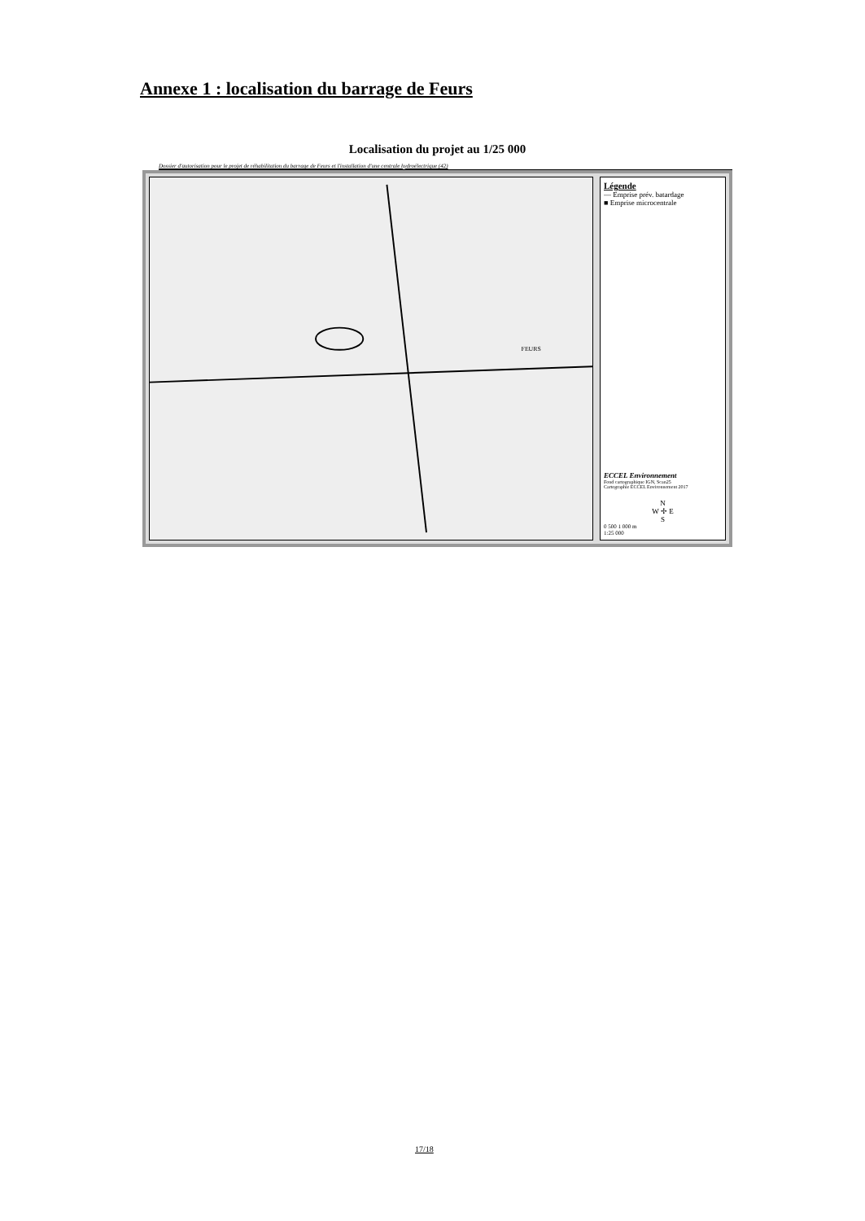Annexe 1 : localisation du barrage de Feurs
Localisation du projet au 1/25 000
Dossier d'autorisation pour le projet de réhabilitation du barrage de Feurs et l'installation d'une centrale hydroélectrique (42)
FEURS
Légende
— Emprise prév. batardage
■ Emprise microcentrale
ECCEL Environnement
Fond cartographique IGN, Scan25
Cartographie ECCEL Environnement 2017
N
W ✢ E
S
0 500 1 000 m
1:25 000
17/18